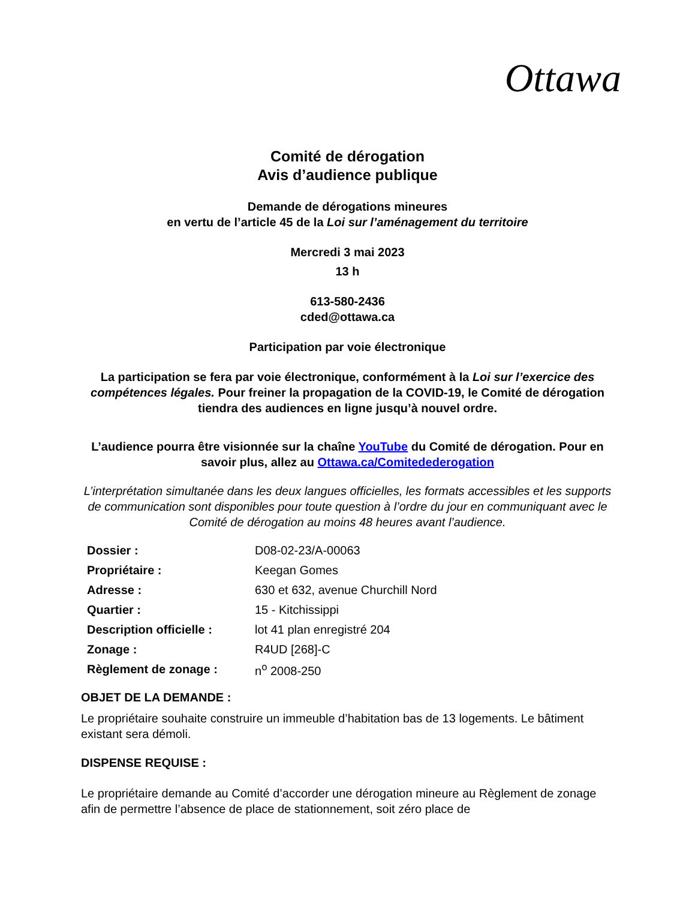Ottawa
Comité de dérogation
Avis d’audience publique
Demande de dérogations mineures
en vertu de l’article 45 de la Loi sur l’aménagement du territoire
Mercredi 3 mai 2023
13 h
613-580-2436
cded@ottawa.ca
Participation par voie électronique
La participation se fera par voie électronique, conformément à la Loi sur l’exercice des compétences légales. Pour freiner la propagation de la COVID-19, le Comité de dérogation tiendra des audiences en ligne jusqu’à nouvel ordre.
L’audience pourra être visionnée sur la chaîne YouTube du Comité de dérogation. Pour en savoir plus, allez au Ottawa.ca/Comitedederogation
L’interprétation simultanée dans les deux langues officielles, les formats accessibles et les supports de communication sont disponibles pour toute question à l’ordre du jour en communiquant avec le Comité de dérogation au moins 48 heures avant l’audience.
| Dossier : | D08-02-23/A-00063 |
| Propriétaire : | Keegan Gomes |
| Adresse : | 630 et 632, avenue Churchill Nord |
| Quartier : | 15 - Kitchissippi |
| Description officielle : | lot 41 plan enregistré 204 |
| Zonage : | R4UD [268]-C |
| Règlement de zonage : | n<sup>o</sup> 2008-250 |
OBJET DE LA DEMANDE :
Le propriétaire souhaite construire un immeuble d’habitation bas de 13 logements. Le bâtiment existant sera démoli.
DISPENSE REQUISE :
Le propriétaire demande au Comité d’accorder une dérogation mineure au Règlement de zonage afin de permettre l’absence de place de stationnement, soit zéro place de